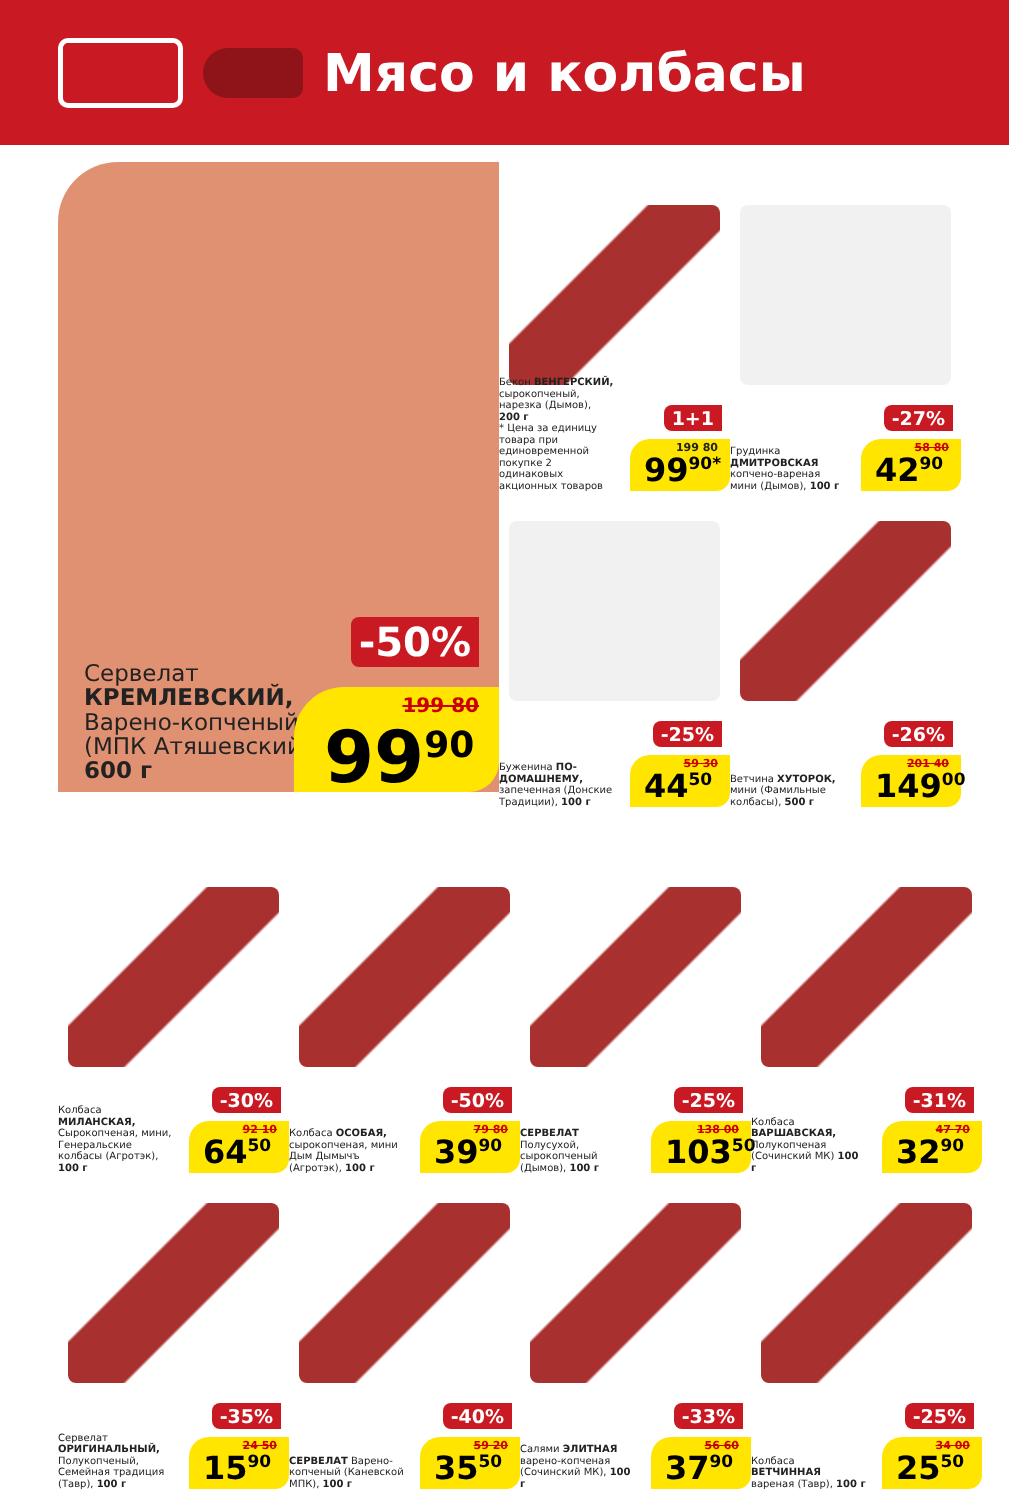Мясо и колбасы
Сервелат
КРЕМЛЕВСКИЙ,
Варено-копченый
(МПК Атяшевский),
600 г
-50%
199 80
99<sup>90</sup>
1+1
Бекон ВЕНГЕРСКИЙ, сырокопченый, нарезка (Дымов), 200 г
* Цена за единицу товара при единовременной покупке 2 одинаковых акционных товаров
199 80
99<sup>90*</sup>
-27%
Грудинка ДМИТРОВСКАЯ копчено-вареная мини (Дымов), 100 г
58 80
42<sup>90</sup>
-25%
Буженина ПО-ДОМАШНЕМУ, запеченная (Донские Традиции), 100 г
59 30
44<sup>50</sup>
-26%
Ветчина ХУТОРОК, мини (Фамильные колбасы), 500 г
201 40
149<sup>00</sup>
-30%
Колбаса МИЛАНСКАЯ, Сырокопченая, мини, Генеральские колбасы (Агротэк), 100 г
92 10
64<sup>50</sup>
-50%
Колбаса ОСОБАЯ, сырокопченая, мини Дым Дымычъ (Агротэк), 100 г
79 80
39<sup>90</sup>
-25%
СЕРВЕЛАТ Полусухой, сырокопченый (Дымов), 100 г
138 00
103<sup>50</sup>
-31%
Колбаса ВАРШАВСКАЯ, Полукопченая (Сочинский МК) 100 г
47 70
32<sup>90</sup>
-35%
Сервелат ОРИГИНАЛЬНЫЙ, Полукопченый, Семейная традиция (Тавр), 100 г
24 50
15<sup>90</sup>
-40%
СЕРВЕЛАТ Варено-копченый (Каневской МПК), 100 г
59 20
35<sup>50</sup>
-33%
Салями ЭЛИТНАЯ варено-копченая (Сочинский МК), 100 г
56 60
37<sup>90</sup>
-25%
Колбаса ВЕТЧИННАЯ вареная (Тавр), 100 г
34 00
25<sup>50</sup>